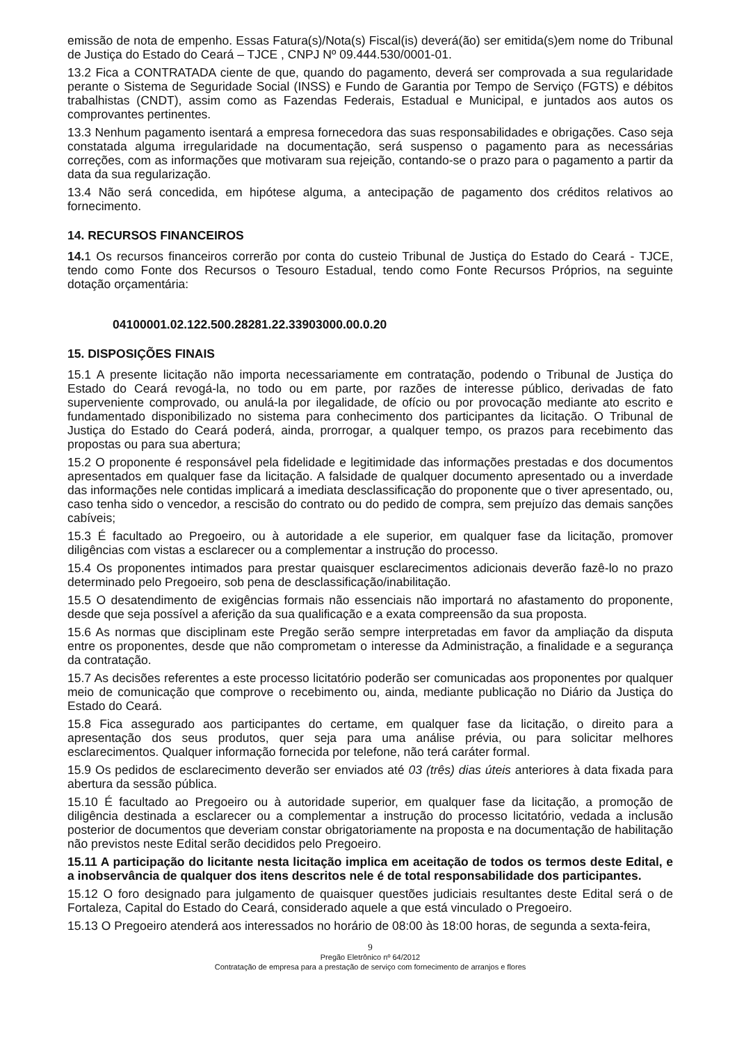emissão de nota de empenho. Essas Fatura(s)/Nota(s) Fiscal(is) deverá(ão) ser emitida(s)em nome do Tribunal de Justiça do Estado do Ceará – TJCE , CNPJ Nº 09.444.530/0001-01.
13.2 Fica a CONTRATADA ciente de que, quando do pagamento, deverá ser comprovada a sua regularidade perante o Sistema de Seguridade Social (INSS) e Fundo de Garantia por Tempo de Serviço (FGTS) e débitos trabalhistas (CNDT), assim como as Fazendas Federais, Estadual e Municipal, e juntados aos autos os comprovantes pertinentes.
13.3 Nenhum pagamento isentará a empresa fornecedora das suas responsabilidades e obrigações. Caso seja constatada alguma irregularidade na documentação, será suspenso o pagamento para as necessárias correções, com as informações que motivaram sua rejeição, contando-se o prazo para o pagamento a partir da data da sua regularização.
13.4 Não será concedida, em hipótese alguma, a antecipação de pagamento dos créditos relativos ao fornecimento.
14. RECURSOS FINANCEIROS
14. 1 Os recursos financeiros correrão por conta do custeio Tribunal de Justiça do Estado do Ceará - TJCE, tendo como Fonte dos Recursos o Tesouro Estadual, tendo como Fonte Recursos Próprios, na seguinte dotação orçamentária:
04100001.02.122.500.28281.22.33903000.00.0.20
15. DISPOSIÇÕES FINAIS
15.1 A presente licitação não importa necessariamente em contratação, podendo o Tribunal de Justiça do Estado do Ceará revogá-la, no todo ou em parte, por razões de interesse público, derivadas de fato superveniente comprovado, ou anulá-la por ilegalidade, de ofício ou por provocação mediante ato escrito e fundamentado disponibilizado no sistema para conhecimento dos participantes da licitação. O Tribunal de Justiça do Estado do Ceará poderá, ainda, prorrogar, a qualquer tempo, os prazos para recebimento das propostas ou para sua abertura;
15.2 O proponente é responsável pela fidelidade e legitimidade das informações prestadas e dos documentos apresentados em qualquer fase da licitação. A falsidade de qualquer documento apresentado ou a inverdade das informações nele contidas implicará a imediata desclassificação do proponente que o tiver apresentado, ou, caso tenha sido o vencedor, a rescisão do contrato ou do pedido de compra, sem prejuízo das demais sanções cabíveis;
15.3 É facultado ao Pregoeiro, ou à autoridade a ele superior, em qualquer fase da licitação, promover diligências com vistas a esclarecer ou a complementar a instrução do processo.
15.4 Os proponentes intimados para prestar quaisquer esclarecimentos adicionais deverão fazê-lo no prazo determinado pelo Pregoeiro, sob pena de desclassificação/inabilitação.
15.5 O desatendimento de exigências formais não essenciais não importará no afastamento do proponente, desde que seja possível a aferição da sua qualificação e a exata compreensão da sua proposta.
15.6 As normas que disciplinam este Pregão serão sempre interpretadas em favor da ampliação da disputa entre os proponentes, desde que não comprometam o interesse da Administração, a finalidade e a segurança da contratação.
15.7 As decisões referentes a este processo licitatório poderão ser comunicadas aos proponentes por qualquer meio de comunicação que comprove o recebimento ou, ainda, mediante publicação no Diário da Justiça do Estado do Ceará.
15.8 Fica assegurado aos participantes do certame, em qualquer fase da licitação, o direito para a apresentação dos seus produtos, quer seja para uma análise prévia, ou para solicitar melhores esclarecimentos. Qualquer informação fornecida por telefone, não terá caráter formal.
15.9 Os pedidos de esclarecimento deverão ser enviados até 03 (três) dias úteis anteriores à data fixada para abertura da sessão pública.
15.10 É facultado ao Pregoeiro ou à autoridade superior, em qualquer fase da licitação, a promoção de diligência destinada a esclarecer ou a complementar a instrução do processo licitatório, vedada a inclusão posterior de documentos que deveriam constar obrigatoriamente na proposta e na documentação de habilitação não previstos neste Edital serão decididos pelo Pregoeiro.
15.11 A participação do licitante nesta licitação implica em aceitação de todos os termos deste Edital, e a inobservância de qualquer dos itens descritos nele é de total responsabilidade dos participantes.
15.12 O foro designado para julgamento de quaisquer questões judiciais resultantes deste Edital será o de Fortaleza, Capital do Estado do Ceará, considerado aquele a que está vinculado o Pregoeiro.
15.13 O Pregoeiro atenderá aos interessados no horário de 08:00 às 18:00 horas, de segunda a sexta-feira,
9
Pregão Eletrônico nº 64/2012
Contratação de empresa para a prestação de serviço com fornecimento de arranjos e flores